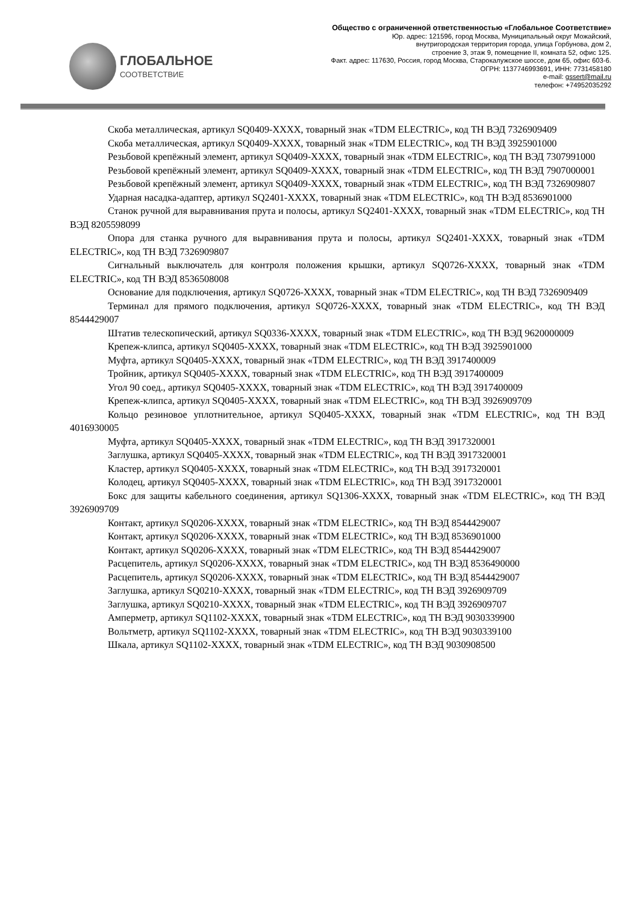ГЛОБАЛЬНОЕ
СООТВЕТСТВИЕ
Общество с ограниченной ответственностью «Глобальное Соответствие»
Юр. адрес: 121596, город Москва, Муниципальный округ Можайский,
внутригородская территория города, улица Горбунова, дом 2,
строение 3, этаж 9, помещение II, комната 52, офис 125.
Факт. адрес: 117630, Россия, город Москва, Старокалужское шоссе, дом 65, офис 603-6.
ОГРН: 1137746993691, ИНН: 7731458180
e-mail: gssert@mail.ru
телефон: +74952035292
Скоба металлическая, артикул SQ0409-XXXX, товарный знак «TDM ELECTRIC», код ТН ВЭД 7326909409
Скоба металлическая, артикул SQ0409-XXXX, товарный знак «TDM ELECTRIC», код ТН ВЭД 3925901000
Резьбовой крепёжный элемент, артикул SQ0409-XXXX, товарный знак «TDM ELECTRIC», код ТН ВЭД 7307991000
Резьбовой крепёжный элемент, артикул SQ0409-XXXX, товарный знак «TDM ELECTRIC», код ТН ВЭД 7907000001
Резьбовой крепёжный элемент, артикул SQ0409-XXXX, товарный знак «TDM ELECTRIC», код ТН ВЭД 7326909807
Ударная насадка-адаптер, артикул SQ2401-XXXX, товарный знак «TDM ELECTRIC», код ТН ВЭД 8536901000
Станок ручной для выравнивания прута и полосы, артикул SQ2401-XXXX, товарный знак «TDM ELECTRIC», код ТН ВЭД 8205598099
Опора для станка ручного для выравнивания прута и полосы, артикул SQ2401-XXXX, товарный знак «TDM ELECTRIC», код ТН ВЭД 7326909807
Сигнальный выключатель для контроля положения крышки, артикул SQ0726-XXXX, товарный знак «TDM ELECTRIC», код ТН ВЭД 8536508008
Основание для подключения, артикул SQ0726-XXXX, товарный знак «TDM ELECTRIC», код ТН ВЭД 7326909409
Терминал для прямого подключения, артикул SQ0726-XXXX, товарный знак «TDM ELECTRIC», код ТН ВЭД 8544429007
Штатив телескопический, артикул SQ0336-XXXX, товарный знак «TDM ELECTRIC», код ТН ВЭД 9620000009
Крепеж-клипса, артикул SQ0405-XXXX, товарный знак «TDM ELECTRIC», код ТН ВЭД 3925901000
Муфта, артикул SQ0405-XXXX, товарный знак «TDM ELECTRIC», код ТН ВЭД 3917400009
Тройник, артикул SQ0405-XXXX, товарный знак «TDM ELECTRIC», код ТН ВЭД 3917400009
Угол 90 соед., артикул SQ0405-XXXX, товарный знак «TDM ELECTRIC», код ТН ВЭД 3917400009
Крепеж-клипса, артикул SQ0405-XXXX, товарный знак «TDM ELECTRIC», код ТН ВЭД 3926909709
Кольцо резиновое уплотнительное, артикул SQ0405-XXXX, товарный знак «TDM ELECTRIC», код ТН ВЭД 4016930005
Муфта, артикул SQ0405-XXXX, товарный знак «TDM ELECTRIC», код ТН ВЭД 3917320001
Заглушка, артикул SQ0405-XXXX, товарный знак «TDM ELECTRIC», код ТН ВЭД 3917320001
Кластер, артикул SQ0405-XXXX, товарный знак «TDM ELECTRIC», код ТН ВЭД 3917320001
Колодец, артикул SQ0405-XXXX, товарный знак «TDM ELECTRIC», код ТН ВЭД 3917320001
Бокс для защиты кабельного соединения, артикул SQ1306-XXXX, товарный знак «TDM ELECTRIC», код ТН ВЭД 3926909709
Контакт, артикул SQ0206-XXXX, товарный знак «TDM ELECTRIC», код ТН ВЭД 8544429007
Контакт, артикул SQ0206-XXXX, товарный знак «TDM ELECTRIC», код ТН ВЭД 8536901000
Контакт, артикул SQ0206-XXXX, товарный знак «TDM ELECTRIC», код ТН ВЭД 8544429007
Расцепитель, артикул SQ0206-XXXX, товарный знак «TDM ELECTRIC», код ТН ВЭД 8536490000
Расцепитель, артикул SQ0206-XXXX, товарный знак «TDM ELECTRIC», код ТН ВЭД 8544429007
Заглушка, артикул SQ0210-XXXX, товарный знак «TDM ELECTRIC», код ТН ВЭД 3926909709
Заглушка, артикул SQ0210-XXXX, товарный знак «TDM ELECTRIC», код ТН ВЭД 3926909707
Амперметр, артикул SQ1102-XXXX, товарный знак «TDM ELECTRIC», код ТН ВЭД 9030339900
Вольтметр, артикул SQ1102-XXXX, товарный знак «TDM ELECTRIC», код ТН ВЭД 9030339100
Шкала, артикул SQ1102-XXXX, товарный знак «TDM ELECTRIC», код ТН ВЭД 9030908500